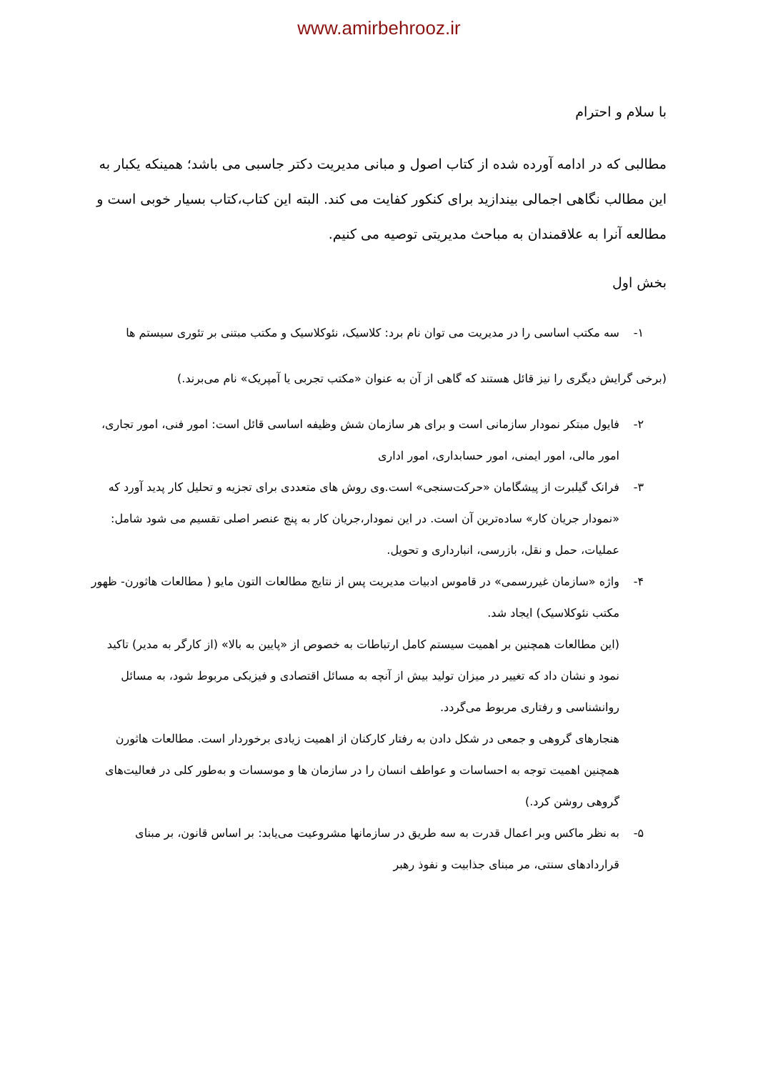www.amirbehrooz.ir
با سلام و احترام
مطالبی که در ادامه آورده شده از کتاب اصول و مبانی مدیریت دکتر جاسبی می باشد؛ همینکه یکبار به این مطالب نگاهی اجمالی بیندازید برای کنکور کفایت می کند. البته این کتاب،کتاب بسیار خوبی است و مطالعه آنرا به علاقمندان به مباحث مدیریتی توصیه می کنیم.
بخش اول
۱- سه مکتب اساسی را در مدیریت می توان نام برد: کلاسیک، نئوکلاسیک و مکتب مبتنی بر تئوری سیستم ها
(برخی گرایش دیگری را نیز قائل هستند که گاهی از آن به عنوان «مکتب تجربی یا آمپریک» نام می‌برند.)
۲- فایول مبتکر نمودار سازمانی است و برای هر سازمان شش وظیفه اساسی قائل است: امور فنی، امور تجاری، امور مالی، امور ایمنی، امور حسابداری، امور اداری
۳- فرانک گیلبرت از پیشگامان «حرکت‌سنجی» است.وی روش های متعددی برای تجزیه و تحلیل کار پدید آورد که «نمودار جریان کار» ساده‌ترین آن است. در این نمودار،جریان کار به پنج عنصر اصلی تقسیم می شود شامل: عملیات، حمل و نقل، بازرسی، انبارداری و تحویل.
۴- واژه «سازمان غیررسمی» در قاموس ادبیات مدیریت پس از نتایج مطالعات التون مایو ( مطالعات هاثورن- ظهور مکتب نئوکلاسیک) ایجاد شد.
(این مطالعات همچنین بر اهمیت سیستم کامل ارتباطات به خصوص از «پایین به بالا» (از کارگر به مدیر) تاکید نمود و نشان داد که تغییر در میزان تولید بیش از آنچه به مسائل اقتصادی و فیزیکی مربوط شود، به مسائل روانشناسی و رفتاری مربوط می‌گردد.
هنجارهای گروهی و جمعی در شکل دادن به رفتار کارکنان از اهمیت زیادی برخوردار است. مطالعات هاثورن همچنین اهمیت توجه به احساسات و عواطف انسان را در سازمان ها و موسسات و به‌طور کلی در فعالیت‌های گروهی روشن کرد.)
۵- به نظر ماکس وبر اعمال قدرت به سه طریق در سازمانها مشروعیت می‌یابد: بر اساس قانون، بر مبنای قراردادهای سنتی، مر مبنای جذابیت و نفوذ رهبر